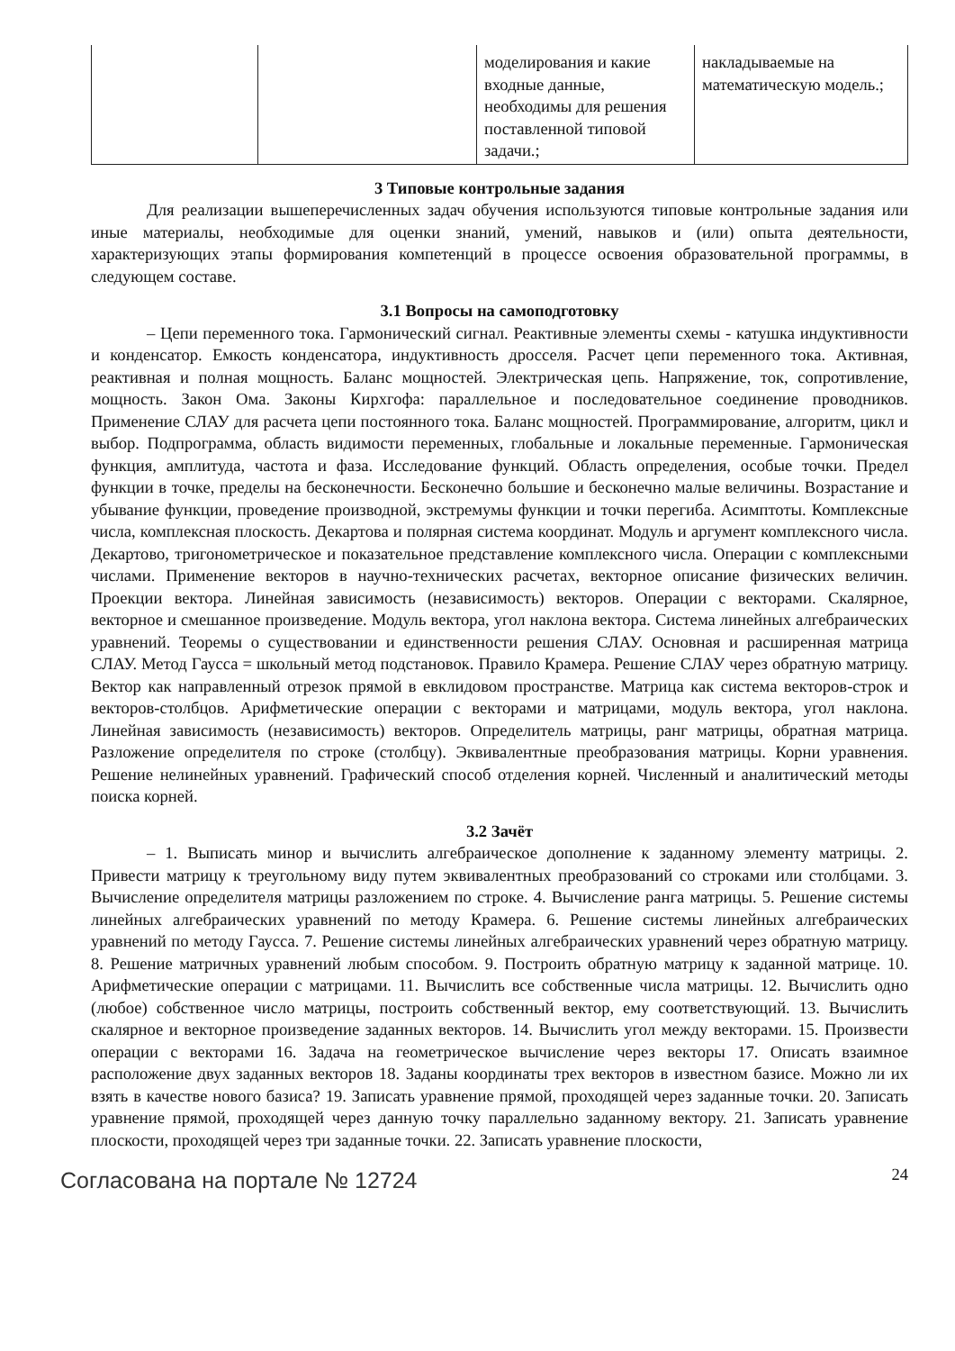| | | моделирования и какие входные данные, необходимы для решения поставленной типовой задачи.; | накладываемые на математическую модель.; |
3 Типовые контрольные задания
Для реализации вышеперечисленных задач обучения используются типовые контрольные задания или иные материалы, необходимые для оценки знаний, умений, навыков и (или) опыта деятельности, характеризующих этапы формирования компетенций в процессе освоения образовательной программы, в следующем составе.
3.1 Вопросы на самоподготовку
– Цепи переменного тока. Гармонический сигнал. Реактивные элементы схемы - катушка индуктивности и конденсатор. Емкость конденсатора, индуктивность дросселя. Расчет цепи переменного тока. Активная, реактивная и полная мощность. Баланс мощностей. Электрическая цепь. Напряжение, ток, сопротивление, мощность. Закон Ома. Законы Кирхгофа: параллельное и последовательное соединение проводников. Применение СЛАУ для расчета цепи постоянного тока. Баланс мощностей. Программирование, алгоритм, цикл и выбор. Подпрограмма, область видимости переменных, глобальные и локальные переменные. Гармоническая функция, амплитуда, частота и фаза. Исследование функций. Область определения, особые точки. Предел функции в точке, пределы на бесконечности. Бесконечно большие и бесконечно малые величины. Возрастание и убывание функции, проведение производной, экстремумы функции и точки перегиба. Асимптоты. Комплексные числа, комплексная плоскость. Декартова и полярная система координат. Модуль и аргумент комплексного числа. Декартово, тригонометрическое и показательное представление комплексного числа. Операции с комплексными числами. Применение векторов в научно-технических расчетах, векторное описание физических величин. Проекции вектора. Линейная зависимость (независимость) векторов. Операции с векторами. Скалярное, векторное и смешанное произведение. Модуль вектора, угол наклона вектора. Система линейных алгебраических уравнений. Теоремы о существовании и единственности решения СЛАУ. Основная и расширенная матрица СЛАУ. Метод Гаусса = школьный метод подстановок. Правило Крамера. Решение СЛАУ через обратную матрицу. Вектор как направленный отрезок прямой в евклидовом пространстве. Матрица как система векторов-строк и векторов-столбцов. Арифметические операции с векторами и матрицами, модуль вектора, угол наклона. Линейная зависимость (независимость) векторов. Определитель матрицы, ранг матрицы, обратная матрица. Разложение определителя по строке (столбцу). Эквивалентные преобразования матрицы. Корни уравнения. Решение нелинейных уравнений. Графический способ отделения корней. Численный и аналитический методы поиска корней.
3.2 Зачёт
– 1. Выписать минор и вычислить алгебраическое дополнение к заданному элементу матрицы. 2. Привести матрицу к треугольному виду путем эквивалентных преобразований со строками или столбцами. 3. Вычисление определителя матрицы разложением по строке. 4. Вычисление ранга матрицы. 5. Решение системы линейных алгебраических уравнений по методу Крамера. 6. Решение системы линейных алгебраических уравнений по методу Гаусса. 7. Решение системы линейных алгебраических уравнений через обратную матрицу. 8. Решение матричных уравнений любым способом. 9. Построить обратную матрицу к заданной матрице. 10. Арифметические операции с матрицами. 11. Вычислить все собственные числа матрицы. 12. Вычислить одно (любое) собственное число матрицы, построить собственный вектор, ему соответствующий. 13. Вычислить скалярное и векторное произведение заданных векторов. 14. Вычислить угол между векторами. 15. Произвести операции с векторами 16. Задача на геометрическое вычисление через векторы 17. Описать взаимное расположение двух заданных векторов 18. Заданы координаты трех векторов в известном базисе. Можно ли их взять в качестве нового базиса? 19. Записать уравнение прямой, проходящей через заданные точки. 20. Записать уравнение прямой, проходящей через данную точку параллельно заданному вектору. 21. Записать уравнение плоскости, проходящей через три заданные точки. 22. Записать уравнение плоскости,
Согласована на портале № 12724 24